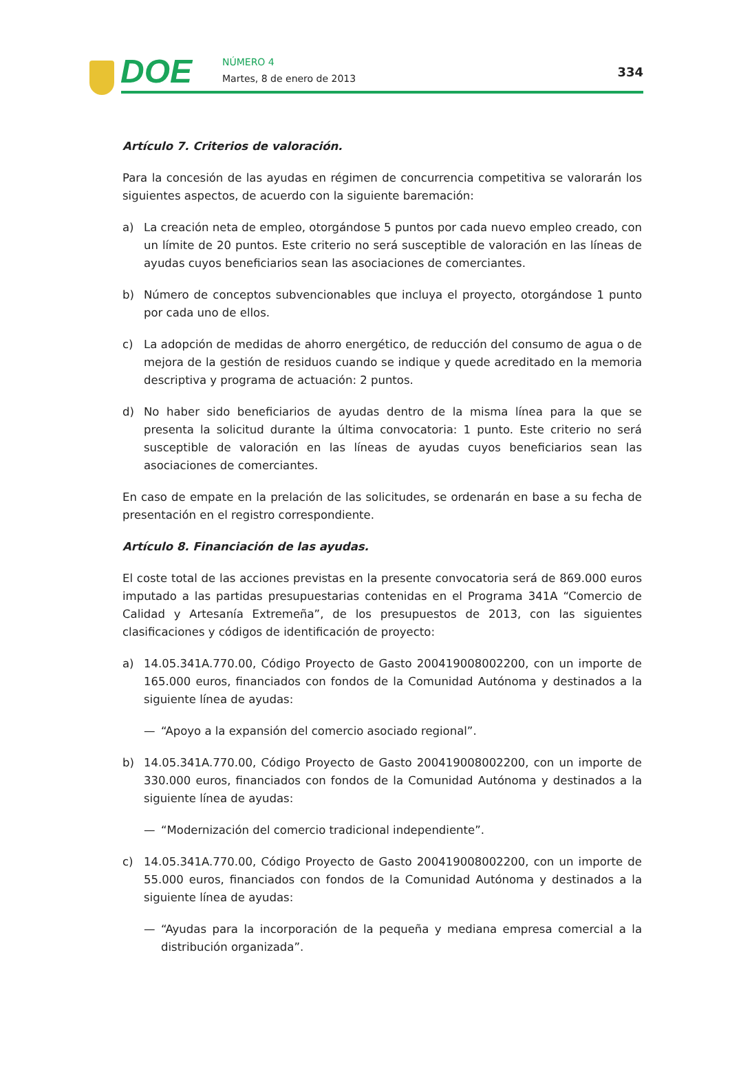DOE NÚMERO 4
Martes, 8 de enero de 2013 334
Artículo 7. Criterios de valoración.
Para la concesión de las ayudas en régimen de concurrencia competitiva se valorarán los siguientes aspectos, de acuerdo con la siguiente baremación:
a) La creación neta de empleo, otorgándose 5 puntos por cada nuevo empleo creado, con un límite de 20 puntos. Este criterio no será susceptible de valoración en las líneas de ayudas cuyos beneficiarios sean las asociaciones de comerciantes.
b) Número de conceptos subvencionables que incluya el proyecto, otorgándose 1 punto por cada uno de ellos.
c) La adopción de medidas de ahorro energético, de reducción del consumo de agua o de mejora de la gestión de residuos cuando se indique y quede acreditado en la memoria descriptiva y programa de actuación: 2 puntos.
d) No haber sido beneficiarios de ayudas dentro de la misma línea para la que se presenta la solicitud durante la última convocatoria: 1 punto. Este criterio no será susceptible de valoración en las líneas de ayudas cuyos beneficiarios sean las asociaciones de comerciantes.
En caso de empate en la prelación de las solicitudes, se ordenarán en base a su fecha de presentación en el registro correspondiente.
Artículo 8. Financiación de las ayudas.
El coste total de las acciones previstas en la presente convocatoria será de 869.000 euros imputado a las partidas presupuestarias contenidas en el Programa 341A “Comercio de Calidad y Artesanía Extremeña”, de los presupuestos de 2013, con las siguientes clasificaciones y códigos de identificación de proyecto:
a) 14.05.341A.770.00, Código Proyecto de Gasto 200419008002200, con un importe de 165.000 euros, financiados con fondos de la Comunidad Autónoma y destinados a la siguiente línea de ayudas:
— “Apoyo a la expansión del comercio asociado regional”.
b) 14.05.341A.770.00, Código Proyecto de Gasto 200419008002200, con un importe de 330.000 euros, financiados con fondos de la Comunidad Autónoma y destinados a la siguiente línea de ayudas:
— “Modernización del comercio tradicional independiente”.
c) 14.05.341A.770.00, Código Proyecto de Gasto 200419008002200, con un importe de 55.000 euros, financiados con fondos de la Comunidad Autónoma y destinados a la siguiente línea de ayudas:
— “Ayudas para la incorporación de la pequeña y mediana empresa comercial a la distribución organizada”.